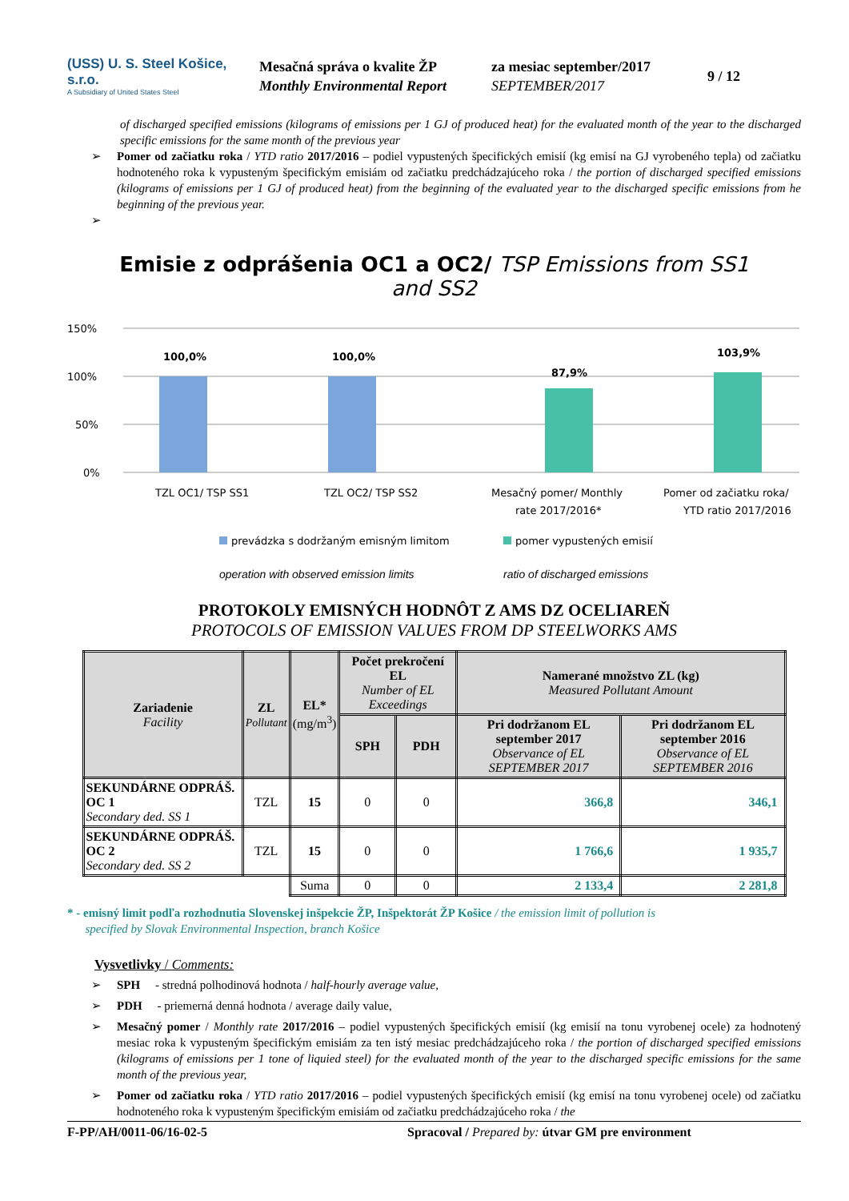(USS) U. S. Steel Košice, s.r.o.
A Subsidiary of United States Steel
Mesačná správa o kvalite ŽP
Monthly Environmental Report
za mesiac september/2017
SEPTEMBER/2017
9 / 12
of discharged specified emissions (kilograms of emissions per 1 GJ of produced heat) for the evaluated month of the year to the discharged specific emissions for the same month of the previous year
➢ Pomer od začiatku roka / YTD ratio 2017/2016 – podiel vypustených špecifických emisií (kg emisí na GJ vyrobeného tepla) od začiatku hodnoteného roka k vypusteným špecifickým emisiám od začiatku predchádzajúceho roka / the portion of discharged specified emissions (kilograms of emissions per 1 GJ of produced heat) from the beginning of the evaluated year to the discharged specific emissions from he beginning of the previous year.
➢
Emisie z odprášenia OC1 a OC2/ TSP Emissions from SS1
and SS2
150%
100%
50%
0%
100,0%
100,0%
87,9%
103,9%
TZL OC1/ TSP SS1
TZL OC2/ TSP SS2
Mesačný pomer/ Monthly
rate 2017/2016*
Pomer od začiatku roka/
YTD ratio 2017/2016
prevádzka s dodržaným emisným limitom
pomer vypustených emisií
operation with observed emission limits ratio of discharged emissions
PROTOKOLY EMISNÝCH HODNÔT Z AMS DZ OCELIAREŇ
PROTOCOLS OF EMISSION VALUES FROM DP STEELWORKS AMS
| Zariadenie Facility | ZL Pollutant | EL* (mg/m<sup>3</sup>) | Počet prekročení EL Number of EL Exceedings | | Namerané množstvo ZL (kg) Measured Pollutant Amount | |
| --- | --- | --- | --- | --- | --- | --- |
| | | | SPH | PDH | Pri dodržanom EL september 2017 Observance of EL SEPTEMBER 2017 | Pri dodržanom EL september 2016 Observance of EL SEPTEMBER 2016 |
| SEKUNDÁRNE ODPRÁŠ. OC 1 Secondary ded. SS 1 | TZL | 15 | 0 | 0 | 366,8 | 346,1 |
| SEKUNDÁRNE ODPRÁŠ. OC 2 Secondary ded. SS 2 | TZL | 15 | 0 | 0 | 1 766,6 | 1 935,7 |
| | | Suma | 0 | 0 | 2 133,4 | 2 281,8 |
* - emisný limit podľa rozhodnutia Slovenskej inšpekcie ŽP, Inšpektorát ŽP Košice / the emission limit of pollution is
specified by Slovak Environmental Inspection, branch Košice
Vysvetlivky / Comments:
➢ SPH - stredná polhodinová hodnota / half-hourly average value,
➢ PDH - priemerná denná hodnota / average daily value,
➢ Mesačný pomer / Monthly rate 2017/2016 – podiel vypustených špecifických emisií (kg emisií na tonu vyrobenej ocele) za hodnotený mesiac roka k vypusteným špecifickým emisiám za ten istý mesiac predchádzajúceho roka / the portion of discharged specified emissions (kilograms of emissions per 1 tone of liquied steel) for the evaluated month of the year to the discharged specific emissions for the same month of the previous year,
➢ Pomer od začiatku roka / YTD ratio 2017/2016 – podiel vypustených špecifických emisií (kg emisí na tonu vyrobenej ocele) od začiatku hodnoteného roka k vypusteným špecifickým emisiám od začiatku predchádzajúceho roka / the
F-PP/AH/0011-06/16-02-5 Spracoval / Prepared by: útvar GM pre environment